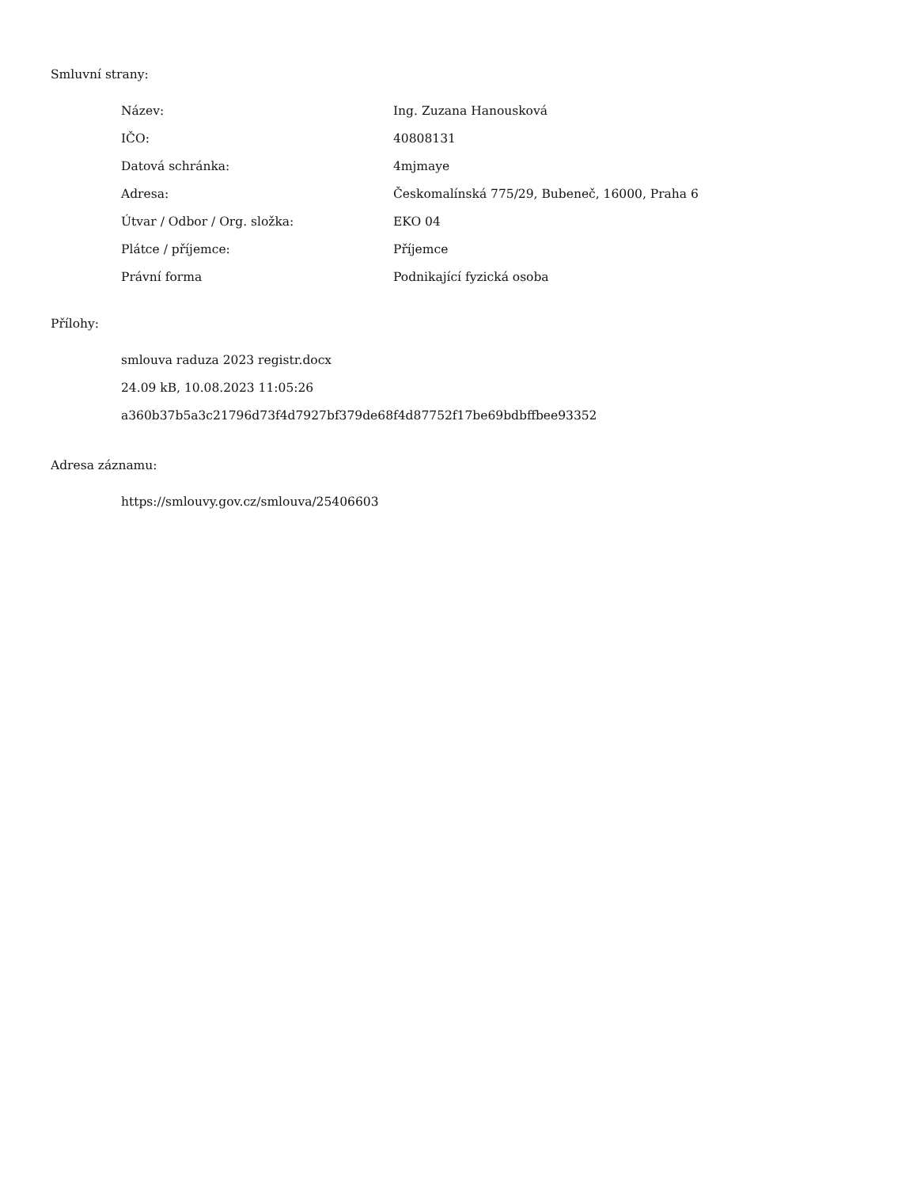Smluvní strany:
| Název: | Ing. Zuzana Hanousková |
| IČO: | 40808131 |
| Datová schránka: | 4mjmaye |
| Adresa: | Českomalínská 775/29, Bubeneč, 16000, Praha 6 |
| Útvar / Odbor / Org. složka: | EKO 04 |
| Plátce / příjemce: | Příjemce |
| Právní forma | Podnikající fyzická osoba |
Přílohy:
smlouva raduza 2023 registr.docx
24.09 kB, 10.08.2023 11:05:26
a360b37b5a3c21796d73f4d7927bf379de68f4d87752f17be69bdbffbee93352
Adresa záznamu:
https://smlouvy.gov.cz/smlouva/25406603